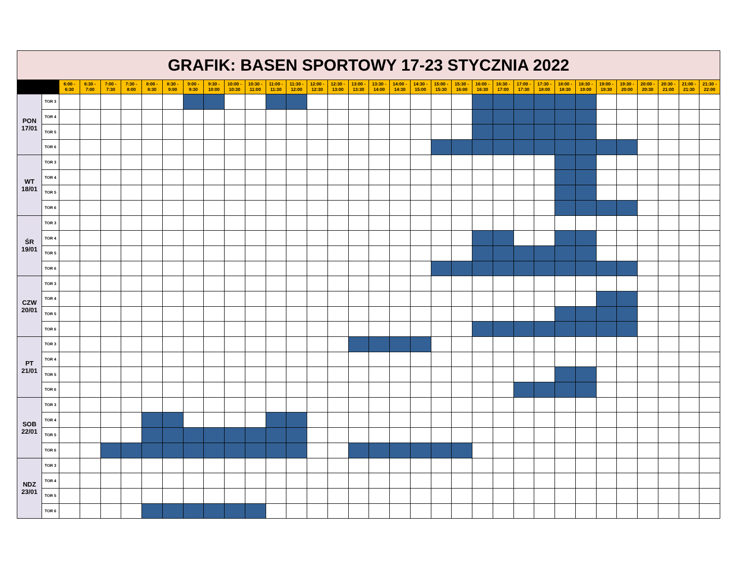| GRAFIK: BASEN SPORTOWY 17-23 STYCZNIA 2022 | | | | | | | | | | | | | | | | | | | | | | | | | | | | | | | | | |
| | | 6:00 - 6:30 | 6:30 - 7:00 | 7:00 - 7:30 | 7:30 - 8:00 | 8:00 - 8:30 | 8:30 - 9:00 | 9:00 - 9:30 | 9:30 - 10:00 | 10:00 - 10:30 | 10:30 - 11:00 | 11:00 - 11:30 | 11:30 - 12:00 | 12:00 - 12:30 | 12:30 - 13:00 | 13:00 - 13:30 | 13:30 - 14:00 | 14:00 - 14:30 | 14:30 - 15:00 | 15:00 - 15:30 | 15:30 - 16:00 | 16:00 - 16:30 | 16:30 - 17:00 | 17:00 - 17:30 | 17:30 - 18:00 | 18:00 - 18:30 | 18:30 - 19:00 | 19:00 - 19:30 | 19:30 - 20:00 | 20:00 - 20:30 | 20:30 - 21:00 | 21:00 - 21:30 | 21:30 - 22:00 |
| PON 17/01 | TOR 3 | | | | | | | | | | | | | | | | | | | | | | | | | | | | | | | | |
| | TOR 4 | | | | | | | | | | | | | | | | | | | | | | | | | | | | | | | | |
| | TOR 5 | | | | | | | | | | | | | | | | | | | | | | | | | | | | | | | | |
| | TOR 6 | | | | | | | | | | | | | | | | | | | | | | | | | | | | | | | | |
| WT 18/01 | TOR 3 | | | | | | | | | | | | | | | | | | | | | | | | | | | | | | | | |
| | TOR 4 | | | | | | | | | | | | | | | | | | | | | | | | | | | | | | | | |
| | TOR 5 | | | | | | | | | | | | | | | | | | | | | | | | | | | | | | | | |
| | TOR 6 | | | | | | | | | | | | | | | | | | | | | | | | | | | | | | | | |
| ŚR 19/01 | TOR 3 | | | | | | | | | | | | | | | | | | | | | | | | | | | | | | | | |
| | TOR 4 | | | | | | | | | | | | | | | | | | | | | | | | | | | | | | | | |
| | TOR 5 | | | | | | | | | | | | | | | | | | | | | | | | | | | | | | | | |
| | TOR 6 | | | | | | | | | | | | | | | | | | | | | | | | | | | | | | | | |
| CZW 20/01 | TOR 3 | | | | | | | | | | | | | | | | | | | | | | | | | | | | | | | | |
| | TOR 4 | | | | | | | | | | | | | | | | | | | | | | | | | | | | | | | | |
| | TOR 5 | | | | | | | | | | | | | | | | | | | | | | | | | | | | | | | | |
| | TOR 6 | | | | | | | | | | | | | | | | | | | | | | | | | | | | | | | | |
| PT 21/01 | TOR 3 | | | | | | | | | | | | | | | | | | | | | | | | | | | | | | | | |
| | TOR 4 | | | | | | | | | | | | | | | | | | | | | | | | | | | | | | | | |
| | TOR 5 | | | | | | | | | | | | | | | | | | | | | | | | | | | | | | | | |
| | TOR 6 | | | | | | | | | | | | | | | | | | | | | | | | | | | | | | | | |
| SOB 22/01 | TOR 3 | | | | | | | | | | | | | | | | | | | | | | | | | | | | | | | | |
| | TOR 4 | | | | | | | | | | | | | | | | | | | | | | | | | | | | | | | | |
| | TOR 5 | | | | | | | | | | | | | | | | | | | | | | | | | | | | | | | | |
| | TOR 6 | | | | | | | | | | | | | | | | | | | | | | | | | | | | | | | | |
| NDZ 23/01 | TOR 3 | | | | | | | | | | | | | | | | | | | | | | | | | | | | | | | | |
| | TOR 4 | | | | | | | | | | | | | | | | | | | | | | | | | | | | | | | | |
| | TOR 5 | | | | | | | | | | | | | | | | | | | | | | | | | | | | | | | | |
| | TOR 6 | | | | | | | | | | | | | | | | | | | | | | | | | | | | | | | | |